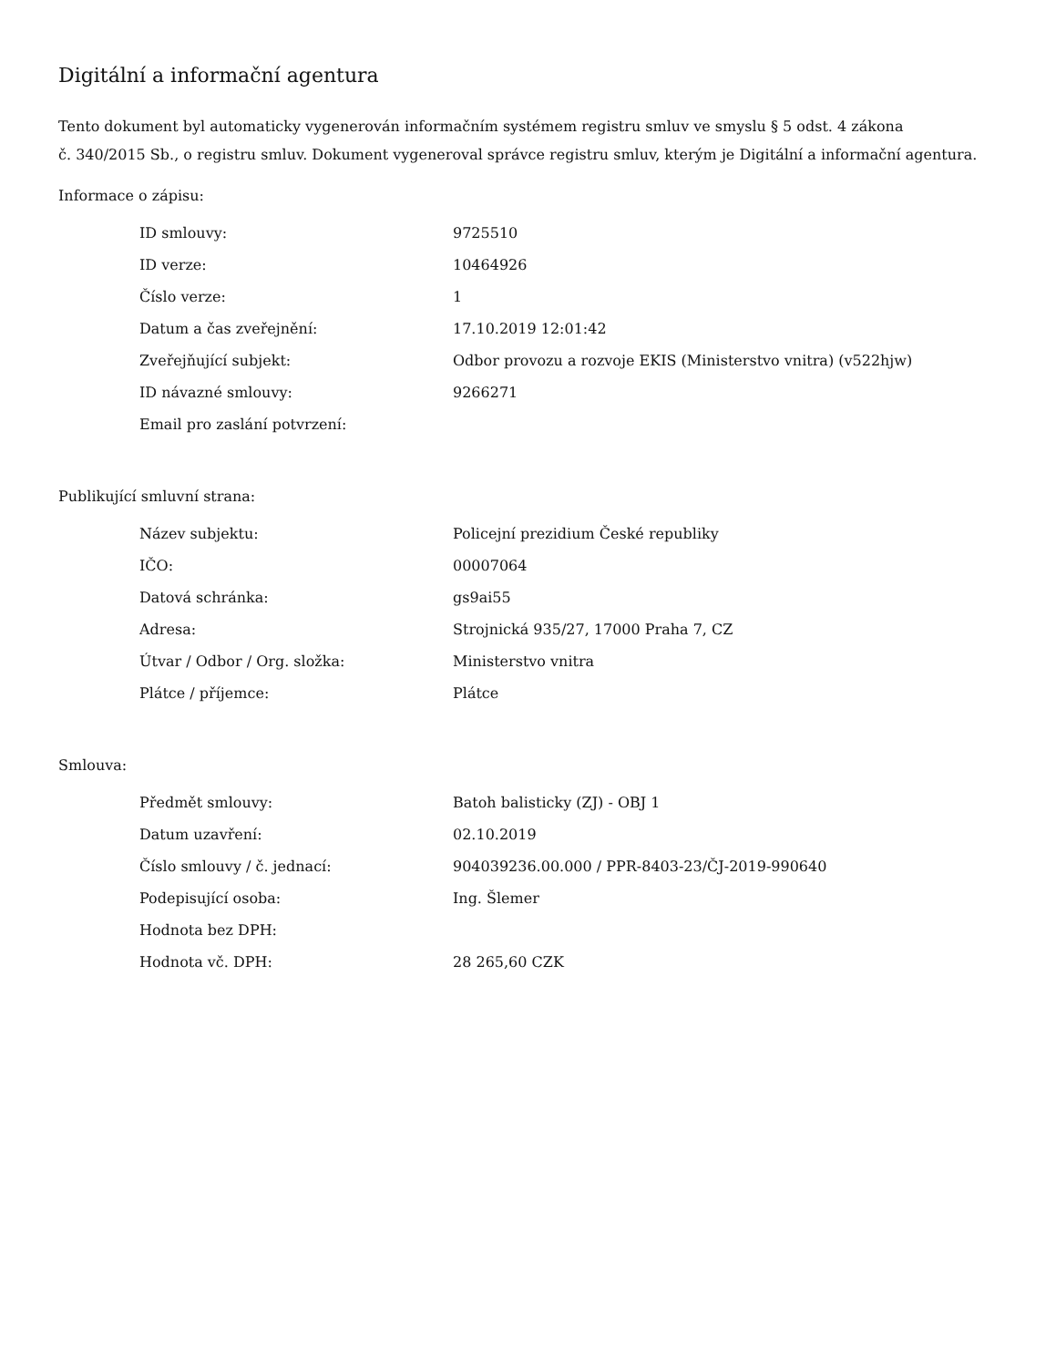Digitální a informační agentura
Tento dokument byl automaticky vygenerován informačním systémem registru smluv ve smyslu § 5 odst. 4 zákona
č. 340/2015 Sb., o registru smluv. Dokument vygeneroval správce registru smluv, kterým je Digitální a informační agentura.
Informace o zápisu:
| ID smlouvy: | 9725510 |
| ID verze: | 10464926 |
| Číslo verze: | 1 |
| Datum a čas zveřejnění: | 17.10.2019 12:01:42 |
| Zveřejňující subjekt: | Odbor provozu a rozvoje EKIS (Ministerstvo vnitra) (v522hjw) |
| ID návazné smlouvy: | 9266271 |
| Email pro zaslání potvrzení: | |
Publikující smluvní strana:
| Název subjektu: | Policejní prezidium České republiky |
| IČO: | 00007064 |
| Datová schránka: | gs9ai55 |
| Adresa: | Strojnická 935/27, 17000 Praha 7, CZ |
| Útvar / Odbor / Org. složka: | Ministerstvo vnitra |
| Plátce / příjemce: | Plátce |
Smlouva:
| Předmět smlouvy: | Batoh balisticky (ZJ) - OBJ 1 |
| Datum uzavření: | 02.10.2019 |
| Číslo smlouvy / č. jednací: | 904039236.00.000 / PPR-8403-23/ČJ-2019-990640 |
| Podepisující osoba: | Ing. Šlemer |
| Hodnota bez DPH: | |
| Hodnota vč. DPH: | 28 265,60 CZK |